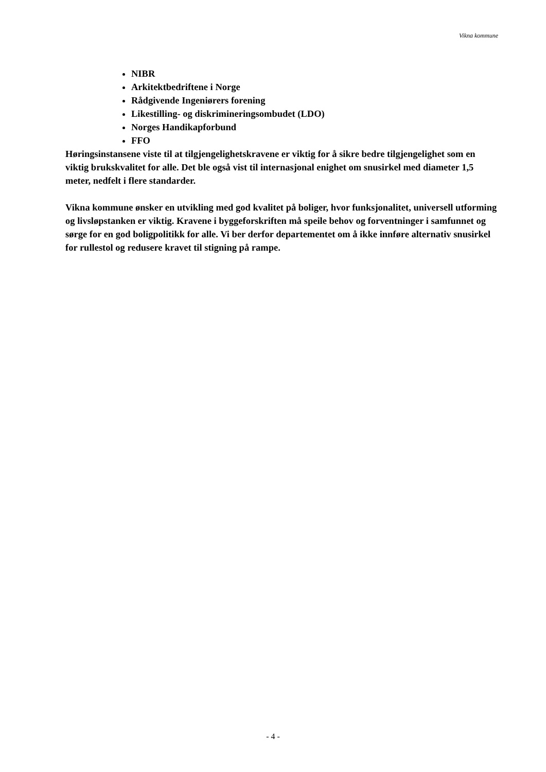Vikna kommune
NIBR
Arkitektbedriftene i Norge
Rådgivende Ingeniørers forening
Likestilling- og diskrimineringsombudet (LDO)
Norges Handikapforbund
FFO
Høringsinstansene viste til at tilgjengelighetskravene er viktig for å sikre bedre tilgjengelighet som en viktig brukskvalitet for alle. Det ble også vist til internasjonal enighet om snusirkel med diameter 1,5 meter, nedfelt i flere standarder.
Vikna kommune ønsker en utvikling med god kvalitet på boliger, hvor funksjonalitet, universell utforming og livsløpstanken er viktig. Kravene i byggeforskriften må speile behov og forventninger i samfunnet og sørge for en god boligpolitikk for alle. Vi ber derfor departementet om å ikke innføre alternativ snusirkel for rullestol og redusere kravet til stigning på rampe.
- 4 -